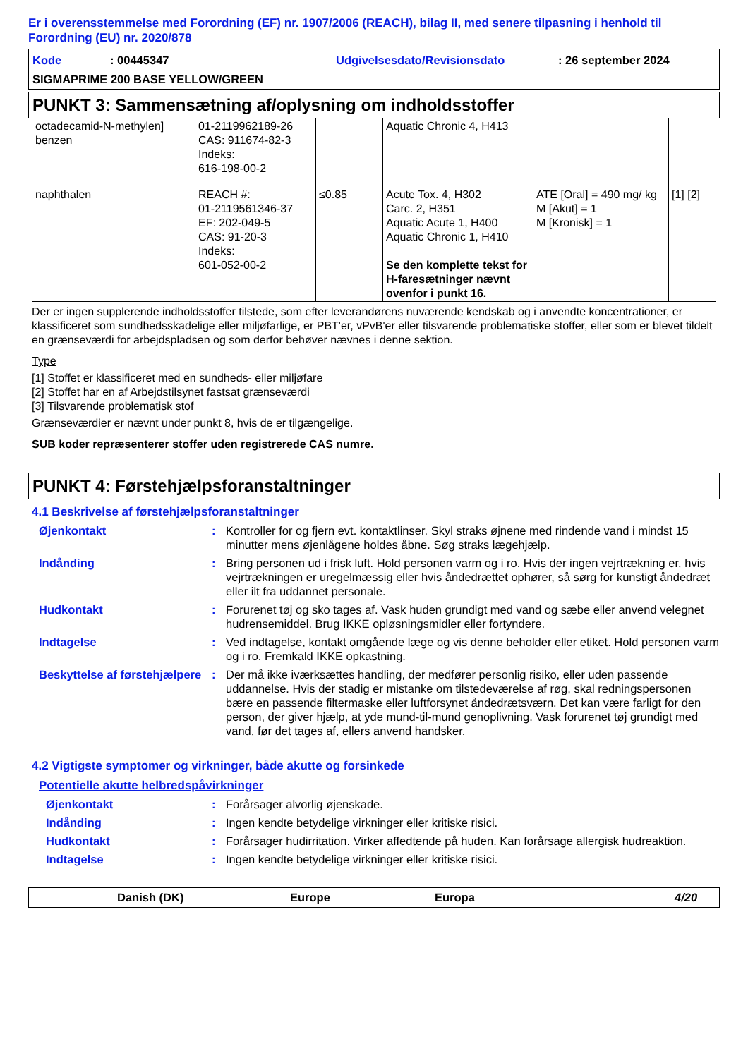Er i overensstemmelse med Forordning (EF) nr. 1907/2006 (REACH), bilag II, med senere tilpasning i henhold til Forordning (EU) nr. 2020/878
Kode: 00445347 Udgivelsesdato/Revisionsdato: 26 september 2024
SIGMAPRIME 200 BASE YELLOW/GREEN
PUNKT 3: Sammensætning af/oplysning om indholdsstoffer
| octadecamid-N-methylen] benzen | 01-2119962189-26 CAS: 911674-82-3 Indeks: 616-198-00-2 | | Aquatic Chronic 4, H413 | | |
| naphthalen | REACH #: 01-2119561346-37 EF: 202-049-5 CAS: 91-20-3 Indeks: 601-052-00-2 | ≤0.85 | Acute Tox. 4, H302 Carc. 2, H351 Aquatic Acute 1, H400 Aquatic Chronic 1, H410 Se den komplette tekst for H-faresætninger nævnt ovenfor i punkt 16. | ATE [Oral] = 490 mg/ kg M [Akut] = 1 M [Kronisk] = 1 | [1] [2] |
Der er ingen supplerende indholdsstoffer tilstede, som efter leverandørens nuværende kendskab og i anvendte koncentrationer, er klassificeret som sundhedsskadelige eller miljøfarlige, er PBT'er, vPvB'er eller tilsvarende problematiske stoffer, eller som er blevet tildelt en grænseværdi for arbejdspladsen og som derfor behøver nævnes i denne sektion.
Type
[1] Stoffet er klassificeret med en sundheds- eller miljøfare
[2] Stoffet har en af Arbejdstilsynet fastsat grænseværdi
[3] Tilsvarende problematisk stof
Grænseværdier er nævnt under punkt 8, hvis de er tilgængelige.
SUB koder repræsenterer stoffer uden registrerede CAS numre.
PUNKT 4: Førstehjælpsforanstaltninger
4.1 Beskrivelse af førstehjælpsforanstaltninger
Øjenkontakt: Kontroller for og fjern evt. kontaktlinser. Skyl straks øjnene med rindende vand i mindst 15 minutter mens øjenlågene holdes åbne. Søg straks lægehjælp.
Indånding: Bring personen ud i frisk luft. Hold personen varm og i ro. Hvis der ingen vejrtrækning er, hvis vejrtrækningen er uregelmæssig eller hvis åndedrættet ophører, så sørg for kunstigt åndedræt eller ilt fra uddannet personale.
Hudkontakt: Forurenet tøj og sko tages af. Vask huden grundigt med vand og sæbe eller anvend velegnet hudrensemiddel. Brug IKKE opløsningsmidler eller fortyndere.
Indtagelse: Ved indtagelse, kontakt omgående læge og vis denne beholder eller etiket. Hold personen varm og i ro. Fremkald IKKE opkastning.
Beskyttelse af førstehjælpere: Der må ikke iværksættes handling, der medfører personlig risiko, eller uden passende uddannelse. Hvis der stadig er mistanke om tilstedeværelse af røg, skal redningspersonen bære en passende filtermaske eller luftforsynet åndedrætsværn. Det kan være farligt for den person, der giver hjælp, at yde mund-til-mund genoplivning. Vask forurenet tøj grundigt med vand, før det tages af, ellers anvend handsker.
4.2 Vigtigste symptomer og virkninger, både akutte og forsinkede
Potentielle akutte helbredspåvirkninger
Øjenkontakt: Forårsager alvorlig øjenskade.
Indånding: Ingen kendte betydelige virkninger eller kritiske risici.
Hudkontakt: Forårsager hudirritation. Virker affedtende på huden. Kan forårsage allergisk hudreaktion.
Indtagelse: Ingen kendte betydelige virkninger eller kritiske risici.
Danish (DK) Europe Europa 4/20